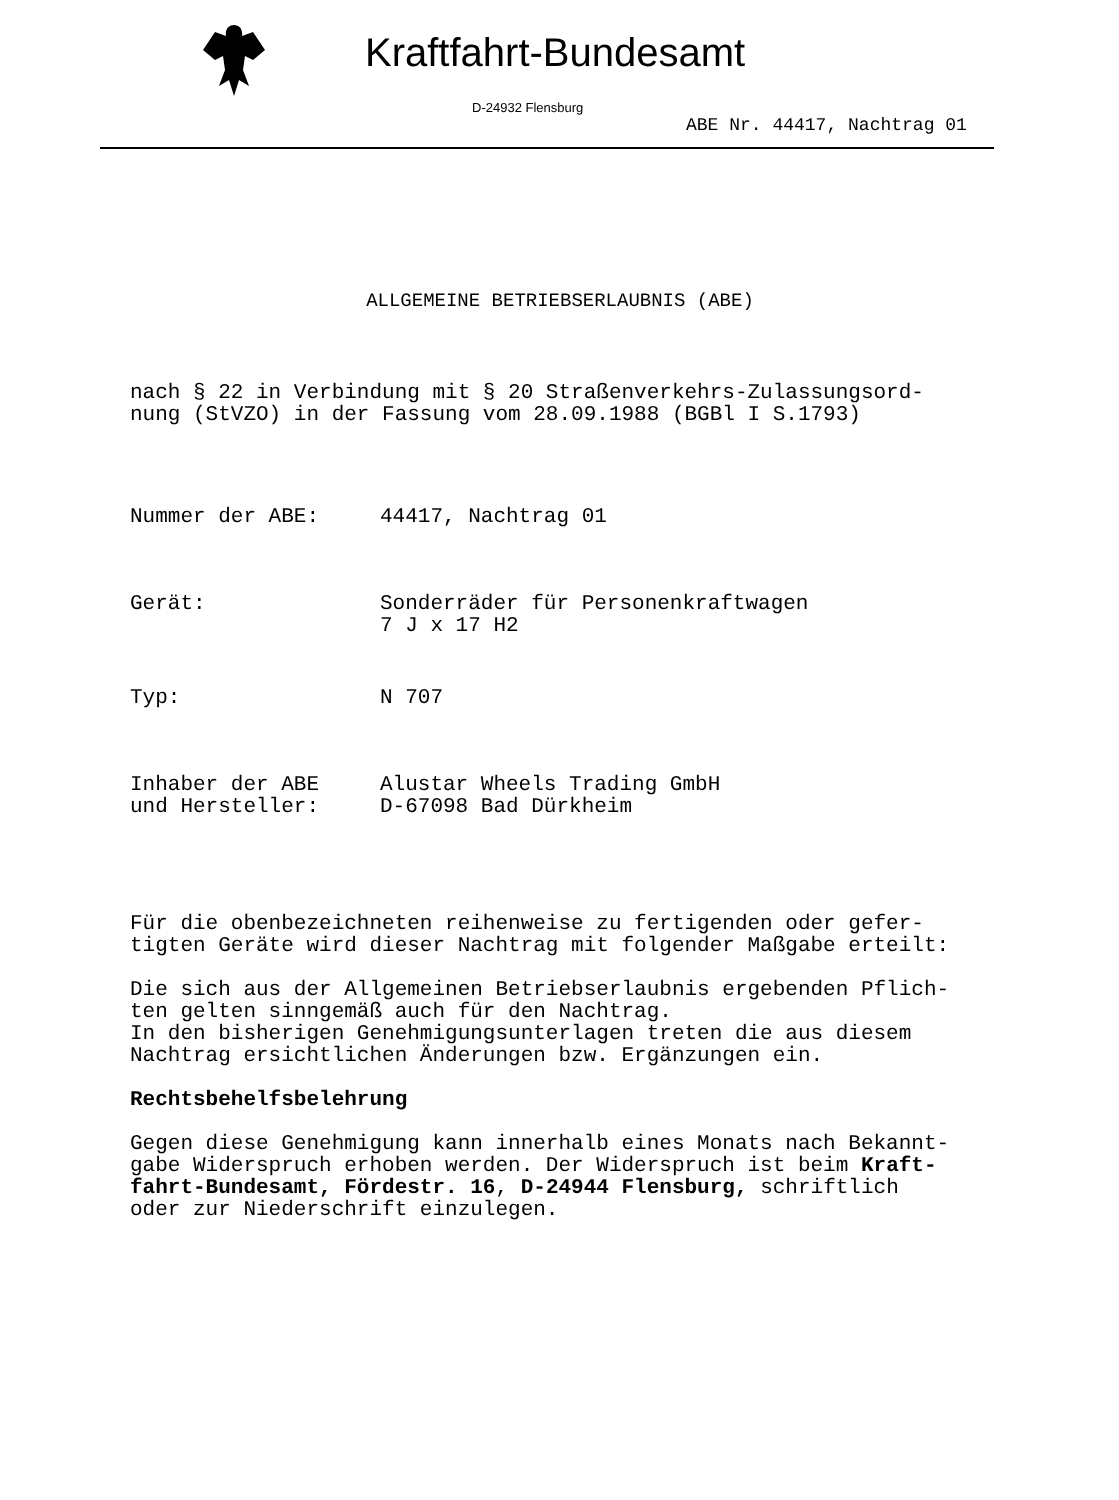Kraftfahrt-Bundesamt
D-24932 Flensburg
ABE Nr. 44417, Nachtrag 01
ALLGEMEINE BETRIEBSERLAUBNIS (ABE)
nach § 22 in Verbindung mit § 20 Straßenverkehrs-Zulassungsord-
nung (StVZO) in der Fassung vom 28.09.1988 (BGBl I S.1793)
Nummer der ABE: 44417, Nachtrag 01
Gerät: Sonderräder für Personenkraftwagen
7 J x 17 H2
Typ: N 707
Inhaber der ABE
und Hersteller:
Alustar Wheels Trading GmbH
D-67098 Bad Dürkheim
Für die obenbezeichneten reihenweise zu fertigenden oder gefer-
tigten Geräte wird dieser Nachtrag mit folgender Maßgabe erteilt:
Die sich aus der Allgemeinen Betriebserlaubnis ergebenden Pflich-
ten gelten sinngemäß auch für den Nachtrag.
In den bisherigen Genehmigungsunterlagen treten die aus diesem
Nachtrag ersichtlichen Änderungen bzw. Ergänzungen ein.
Rechtsbehelfsbelehrung
Gegen diese Genehmigung kann innerhalb eines Monats nach Bekannt-
gabe Widerspruch erhoben werden. Der Widerspruch ist beim Kraft-
fahrt-Bundesamt, Fördestr. 16, D-24944 Flensburg, schriftlich
oder zur Niederschrift einzulegen.